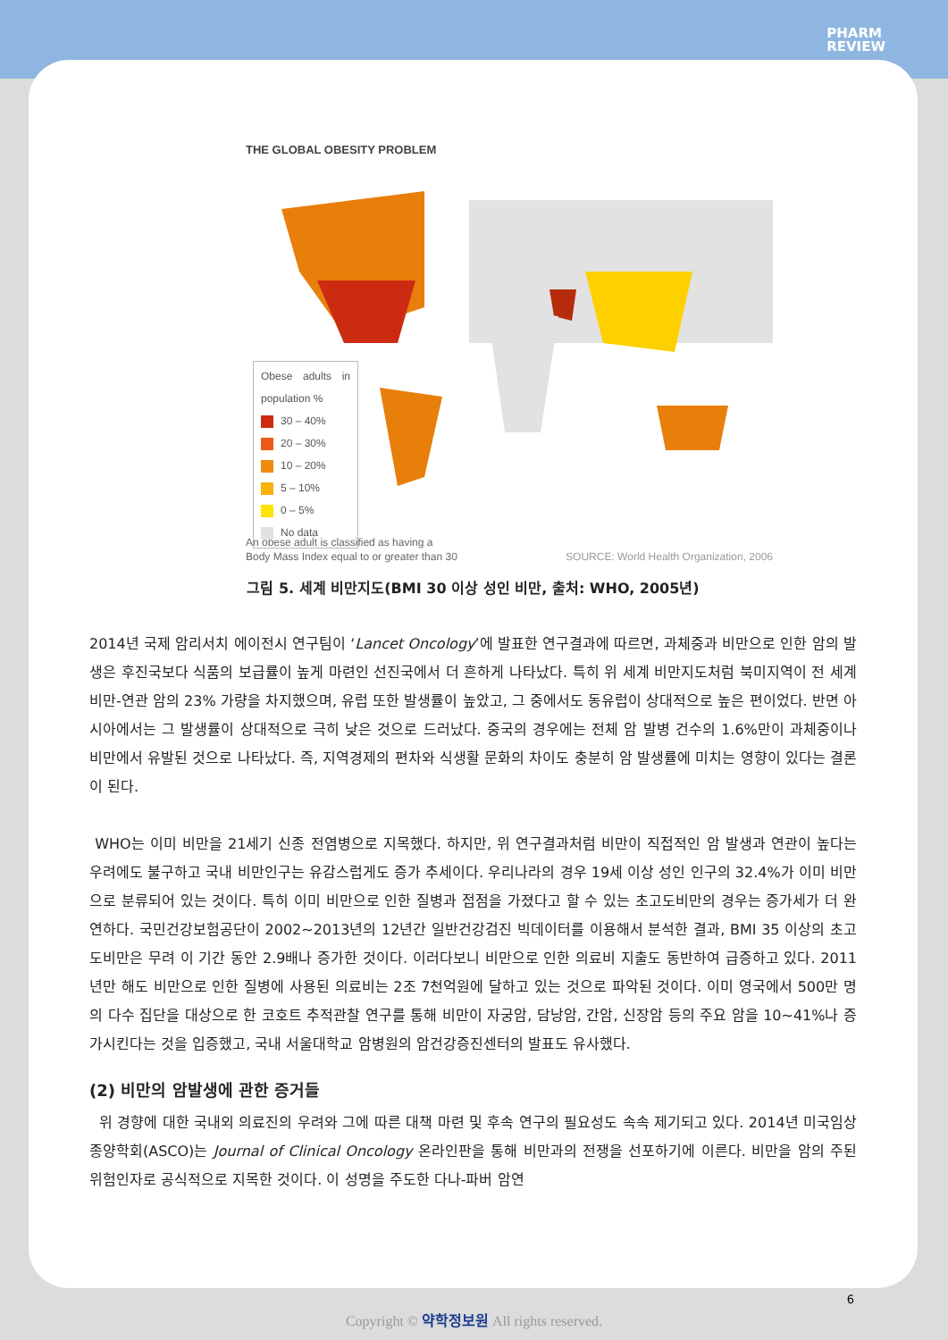PHARM
REVIEW
THE GLOBAL OBESITY PROBLEM
Obese adults in population %
30 – 40%
20 – 30%
10 – 20%
5 – 10%
0 – 5%
No data
An obese adult is classified as having a
Body Mass Index equal to or greater than 30 SOURCE: World Health Organization, 2006
그림 5. 세계 비만지도(BMI 30 이상 성인 비만, 출처: WHO, 2005년)
2014년 국제 암리서치 에이전시 연구팀이 ‘Lancet Oncology’에 발표한 연구결과에 따르면, 과체중과 비만으로 인한 암의 발생은 후진국보다 식품의 보급률이 높게 마련인 선진국에서 더 흔하게 나타났다. 특히 위 세계 비만지도처럼 북미지역이 전 세계 비만-연관 암의 23% 가량을 차지했으며, 유럽 또한 발생률이 높았고, 그 중에서도 동유럽이 상대적으로 높은 편이었다. 반면 아시아에서는 그 발생률이 상대적으로 극히 낮은 것으로 드러났다. 중국의 경우에는 전체 암 발병 건수의 1.6%만이 과체중이나 비만에서 유발된 것으로 나타났다. 즉, 지역경제의 편차와 식생활 문화의 차이도 충분히 암 발생률에 미치는 영향이 있다는 결론이 된다.
WHO는 이미 비만을 21세기 신종 전염병으로 지목했다. 하지만, 위 연구결과처럼 비만이 직접적인 암 발생과 연관이 높다는 우려에도 불구하고 국내 비만인구는 유감스럽게도 증가 추세이다. 우리나라의 경우 19세 이상 성인 인구의 32.4%가 이미 비만으로 분류되어 있는 것이다. 특히 이미 비만으로 인한 질병과 접점을 가졌다고 할 수 있는 초고도비만의 경우는 증가세가 더 완연하다. 국민건강보험공단이 2002~2013년의 12년간 일반건강검진 빅데이터를 이용해서 분석한 결과, BMI 35 이상의 초고도비만은 무려 이 기간 동안 2.9배나 증가한 것이다. 이러다보니 비만으로 인한 의료비 지출도 동반하여 급증하고 있다. 2011년만 해도 비만으로 인한 질병에 사용된 의료비는 2조 7천억원에 달하고 있는 것으로 파악된 것이다. 이미 영국에서 500만 명의 다수 집단을 대상으로 한 코호트 추적관찰 연구를 통해 비만이 자궁암, 담낭암, 간암, 신장암 등의 주요 암을 10~41%나 증가시킨다는 것을 입증했고, 국내 서울대학교 암병원의 암건강증진센터의 발표도 유사했다.
(2) 비만의 암발생에 관한 증거들
위 경향에 대한 국내외 의료진의 우려와 그에 따른 대책 마련 및 후속 연구의 필요성도 속속 제기되고 있다. 2014년 미국임상종양학회(ASCO)는 Journal of Clinical Oncology 온라인판을 통해 비만과의 전쟁을 선포하기에 이른다. 비만을 암의 주된 위험인자로 공식적으로 지목한 것이다. 이 성명을 주도한 다나-파버 암연
6
Copyright © 약학정보원 All rights reserved.